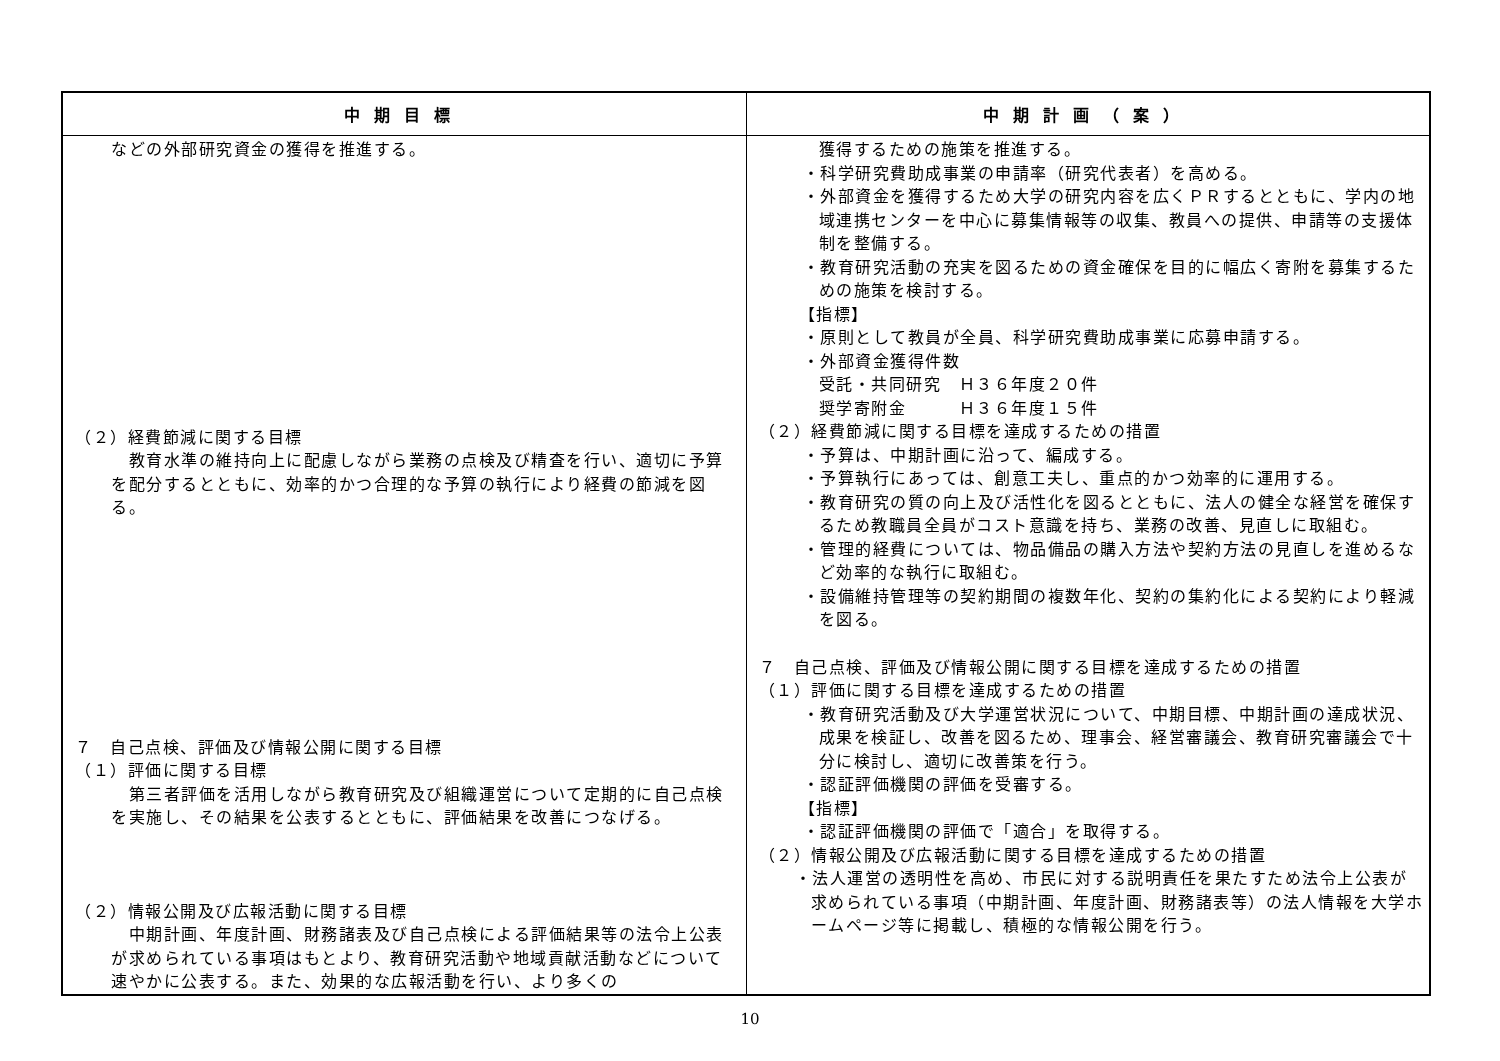| 中期目標 | 中期計画（案） |
| --- | --- |
| などの外部研究資金の獲得を推進する。 （２）経費節減に関する目標 教育水準の維持向上に配慮しながら業務の点検及び精査を行い、適切に予算を配分するとともに、効率的かつ合理的な予算の執行により経費の節減を図る。 ７ 自己点検、評価及び情報公開に関する目標 （１）評価に関する目標 第三者評価を活用しながら教育研究及び組織運営について定期的に自己点検を実施し、その結果を公表するとともに、評価結果を改善につなげる。 （２）情報公開及び広報活動に関する目標 中期計画、年度計画、財務諸表及び自己点検による評価結果等の法令上公表が求められている事項はもとより、教育研究活動や地域貢献活動などについて速やかに公表する。また、効果的な広報活動を行い、より多くの | 獲得するための施策を推進する。 ・科学研究費助成事業の申請率（研究代表者）を高める。 ・外部資金を獲得するため大学の研究内容を広くＰＲするとともに、学内の地域連携センターを中心に募集情報等の収集、教員への提供、申請等の支援体制を整備する。 ・教育研究活動の充実を図るための資金確保を目的に幅広く寄附を募集するための施策を検討する。 【指標】 ・原則として教員が全員、科学研究費助成事業に応募申請する。 ・外部資金獲得件数 受託・共同研究 Ｈ３６年度２０件 奨学寄附金 Ｈ３６年度１５件 （２）経費節減に関する目標を達成するための措置 ・予算は、中期計画に沿って、編成する。 ・予算執行にあっては、創意工夫し、重点的かつ効率的に運用する。 ・教育研究の質の向上及び活性化を図るとともに、法人の健全な経営を確保するため教職員全員がコスト意識を持ち、業務の改善、見直しに取組む。 ・管理的経費については、物品備品の購入方法や契約方法の見直しを進めるなど効率的な執行に取組む。 ・設備維持管理等の契約期間の複数年化、契約の集約化による契約により軽減を図る。 ７ 自己点検、評価及び情報公開に関する目標を達成するための措置 （１）評価に関する目標を達成するための措置 ・教育研究活動及び大学運営状況について、中期目標、中期計画の達成状況、成果を検証し、改善を図るため、理事会、経営審議会、教育研究審議会で十分に検討し、適切に改善策を行う。 ・認証評価機関の評価を受審する。 【指標】 ・認証評価機関の評価で「適合」を取得する。 （２）情報公開及び広報活動に関する目標を達成するための措置 ・法人運営の透明性を高め、市民に対する説明責任を果たすため法令上公表が求められている事項（中期計画、年度計画、財務諸表等）の法人情報を大学ホームページ等に掲載し、積極的な情報公開を行う。 |
10